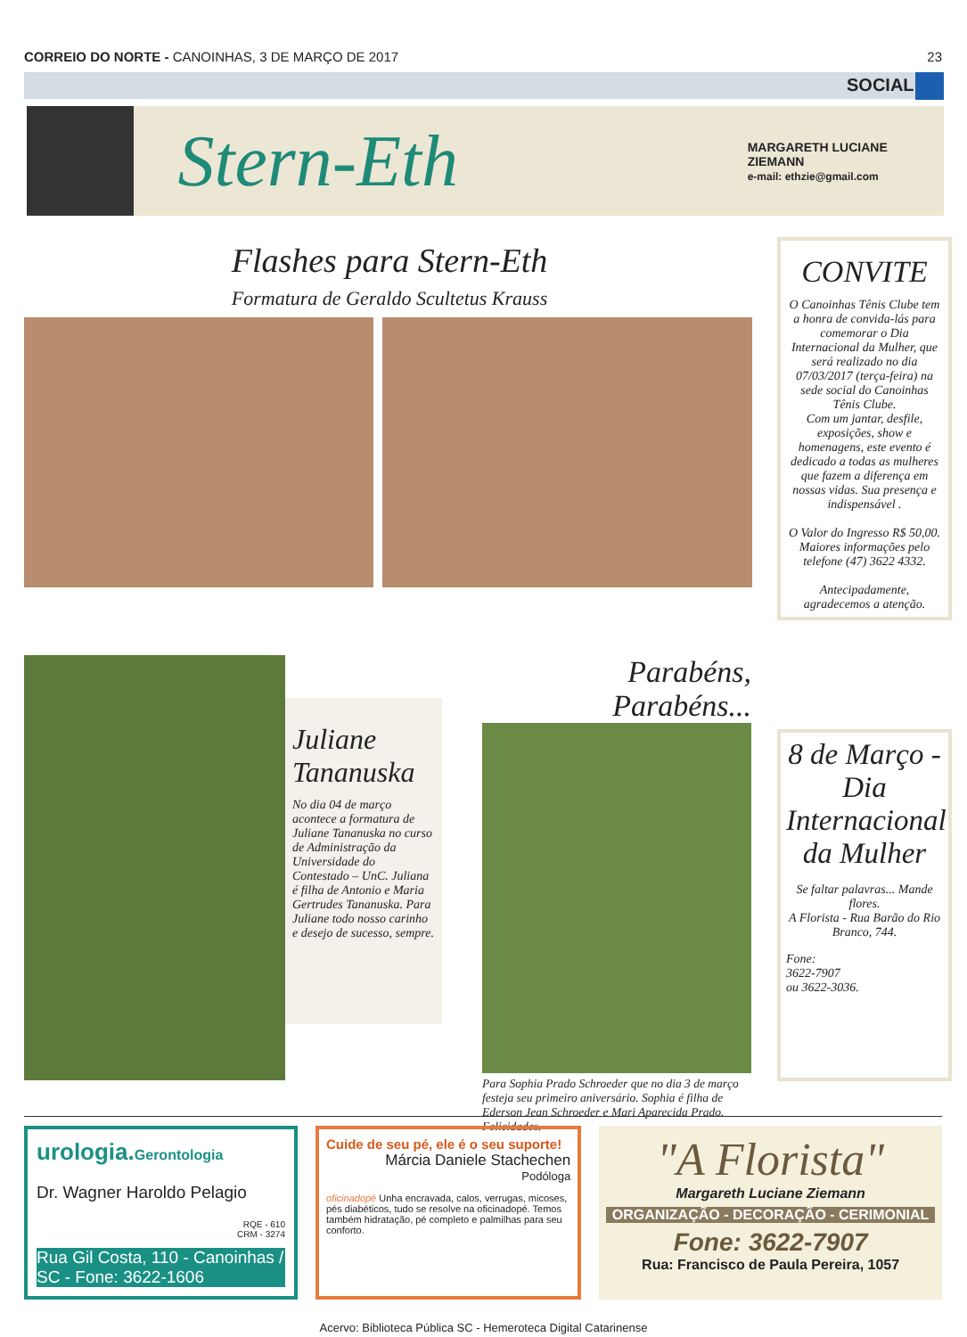CORREIO DO NORTE - CANOINHAS, 3 DE MARÇO DE 2017 23
SOCIAL
Stern-Eth
MARGARETH LUCIANE ZIEMANN
e-mail: ethzie@gmail.com
Flashes para Stern-Eth
Formatura de Geraldo Scultetus Krauss
Juliane Tananuska
No dia 04 de março acontece a formatura de Juliane Tananuska no curso de Administração da Universidade do Contestado – UnC. Juliana é filha de Antonio e Maria Gertrudes Tananuska. Para Juliane todo nosso carinho e desejo de sucesso, sempre.
Parabéns, Parabéns...
Para Sophia Prado Schroeder que no dia 3 de março festeja seu primeiro aniversário. Sophia é filha de Ederson Jean Schroeder e Mari Aparecida Prado. Felicidades.
CONVITE
O Canoinhas Tênis Clube tem a honra de convida-lás para comemorar o Dia Internacional da Mulher, que será realizado no dia 07/03/2017 (terça-feira) na sede social do Canoinhas Tênis Clube.
Com um jantar, desfile, exposições, show e homenagens, este evento é dedicado a todas as mulheres que fazem a diferença em nossas vidas. Sua presença e indispensável .
O Valor do Ingresso R$ 50,00.
Maiores informações pelo telefone (47) 3622 4332.
Antecipadamente, agradecemos a atenção.
8 de Março - Dia Internacional da Mulher
Se faltar palavras... Mande flores.
A Florista - Rua Barão do Rio Branco, 744.
Fone:
3622-7907
ou 3622-3036.
urologia.Gerontologia
Dr. Wagner Haroldo Pelagio
RQE - 610
CRM - 3274
Rua Gil Costa, 110 - Canoinhas / SC - Fone: 3622-1606
Cuide de seu pé, ele é o seu suporte!
Márcia Daniele Stachechen
Podóloga
oficinadopé Unha encravada, calos, verrugas, micoses, pés diabéticos, tudo se resolve na oficinadopé. Temos também hidratação, pé completo e palmilhas para seu conforto.
"A Florista"
Margareth Luciane Ziemann
ORGANIZAÇÃO - DECORAÇÃO - CERIMONIAL
Fone: 3622-7907
Rua: Francisco de Paula Pereira, 1057
Acervo: Biblioteca Pública SC - Hemeroteca Digital Catarinense